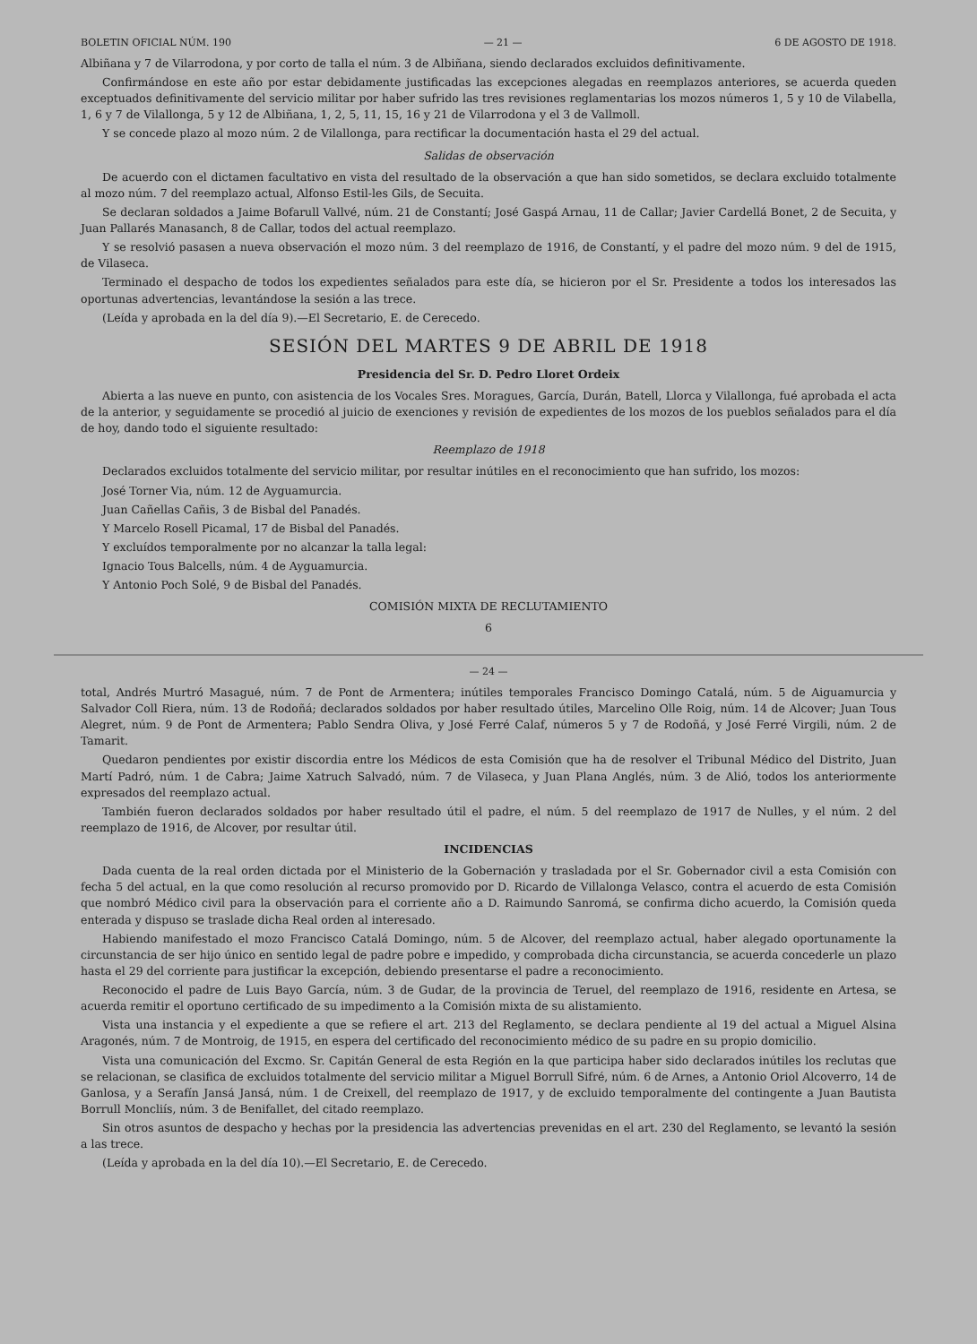BOLETIN OFICIAL NÚM. 190 — 21 — 6 DE AGOSTO DE 1918.
Albiñana y 7 de Vilarrodona, y por corto de talla el núm. 3 de Albiñana, siendo declarados excluidos definitivamente.
Confirmándose en este año por estar debidamente justificadas las excepciones alegadas en reemplazos anteriores, se acuerda queden exceptuados definitivamente del servicio militar por haber sufrido las tres revisiones reglamentarias los mozos números 1, 5 y 10 de Vilabella, 1, 6 y 7 de Vilallonga, 5 y 12 de Albiñana, 1, 2, 5, 11, 15, 16 y 21 de Vilarrodona y el 3 de Vallmoll.
Y se concede plazo al mozo núm. 2 de Vilallonga, para rectificar la documentación hasta el 29 del actual.
Salidas de observación
De acuerdo con el dictamen facultativo en vista del resultado de la observación a que han sido sometidos, se declara excluido totalmente al mozo núm. 7 del reemplazo actual, Alfonso Estil-les Gils, de Secuita.
Se declaran soldados a Jaime Bofarull Vallvé, núm. 21 de Constantí; José Gaspá Arnau, 11 de Callar; Javier Cardellá Bonet, 2 de Secuita, y Juan Pallarés Manasanch, 8 de Callar, todos del actual reemplazo.
Y se resolvió pasasen a nueva observación el mozo núm. 3 del reemplazo de 1916, de Constantí, y el padre del mozo núm. 9 del de 1915, de Vilaseca.
Terminado el despacho de todos los expedientes señalados para este día, se hicieron por el Sr. Presidente a todos los interesados las oportunas advertencias, levantándose la sesión a las trece.
(Leída y aprobada en la del día 9).—El Secretario, E. de Cerecedo.
SESIÓN DEL MARTES 9 DE ABRIL DE 1918
Presidencia del Sr. D. Pedro Lloret Ordeix
Abierta a las nueve en punto, con asistencia de los Vocales Sres. Moragues, García, Durán, Batell, Llorca y Vilallonga, fué aprobada el acta de la anterior, y seguidamente se procedió al juicio de exenciones y revisión de expedientes de los mozos de los pueblos señalados para el día de hoy, dando todo el siguiente resultado:
Reemplazo de 1918
Declarados excluidos totalmente del servicio militar, por resultar inútiles en el reconocimiento que han sufrido, los mozos:
José Torner Via, núm. 12 de Ayguamurcia.
Juan Cañellas Cañis, 3 de Bisbal del Panadés.
Y Marcelo Rosell Picamal, 17 de Bisbal del Panadés.
Y excluídos temporalmente por no alcanzar la talla legal:
Ignacio Tous Balcells, núm. 4 de Ayguamurcia.
Y Antonio Poch Solé, 9 de Bisbal del Panadés.
COMISIÓN MIXTA DE RECLUTAMIENTO
6
— 24 —
total, Andrés Murtró Masagué, núm. 7 de Pont de Armentera; inútiles temporales Francisco Domingo Catalá, núm. 5 de Aiguamurcia y Salvador Coll Riera, núm. 13 de Rodoñá; declarados soldados por haber resultado útiles, Marcelino Olle Roig, núm. 14 de Alcover; Juan Tous Alegret, núm. 9 de Pont de Armentera; Pablo Sendra Oliva, y José Ferré Calaf, números 5 y 7 de Rodoñá, y José Ferré Virgili, núm. 2 de Tamarit.
Quedaron pendientes por existir discordia entre los Médicos de esta Comisión que ha de resolver el Tribunal Médico del Distrito, Juan Martí Padró, núm. 1 de Cabra; Jaime Xatruch Salvadó, núm. 7 de Vilaseca, y Juan Plana Anglés, núm. 3 de Alió, todos los anteriormente expresados del reemplazo actual.
También fueron declarados soldados por haber resultado útil el padre, el núm. 5 del reemplazo de 1917 de Nulles, y el núm. 2 del reemplazo de 1916, de Alcover, por resultar útil.
INCIDENCIAS
Dada cuenta de la real orden dictada por el Ministerio de la Gobernación y trasladada por el Sr. Gobernador civil a esta Comisión con fecha 5 del actual, en la que como resolución al recurso promovido por D. Ricardo de Villalonga Velasco, contra el acuerdo de esta Comisión que nombró Médico civil para la observación para el corriente año a D. Raimundo Sanromá, se confirma dicho acuerdo, la Comisión queda enterada y dispuso se traslade dicha Real orden al interesado.
Habiendo manifestado el mozo Francisco Catalá Domingo, núm. 5 de Alcover, del reemplazo actual, haber alegado oportunamente la circunstancia de ser hijo único en sentido legal de padre pobre e impedido, y comprobada dicha circunstancia, se acuerda concederle un plazo hasta el 29 del corriente para justificar la excepción, debiendo presentarse el padre a reconocimiento.
Reconocido el padre de Luis Bayo García, núm. 3 de Gudar, de la provincia de Teruel, del reemplazo de 1916, residente en Artesa, se acuerda remitir el oportuno certificado de su impedimento a la Comisión mixta de su alistamiento.
Vista una instancia y el expediente a que se refiere el art. 213 del Reglamento, se declara pendiente al 19 del actual a Miguel Alsina Aragonés, núm. 7 de Montroig, de 1915, en espera del certificado del reconocimiento médico de su padre en su propio domicilio.
Vista una comunicación del Excmo. Sr. Capitán General de esta Región en la que participa haber sido declarados inútiles los reclutas que se relacionan, se clasifica de excluidos totalmente del servicio militar a Miguel Borrull Sifré, núm. 6 de Arnes, a Antonio Oriol Alcoverro, 14 de Ganlosa, y a Serafín Jansá Jansá, núm. 1 de Creixell, del reemplazo de 1917, y de excluido temporalmente del contingente a Juan Bautista Borrull Moncliís, núm. 3 de Benifallet, del citado reemplazo.
Sin otros asuntos de despacho y hechas por la presidencia las advertencias prevenidas en el art. 230 del Reglamento, se levantó la sesión a las trece.
(Leída y aprobada en la del día 10).—El Secretario, E. de Cerecedo.